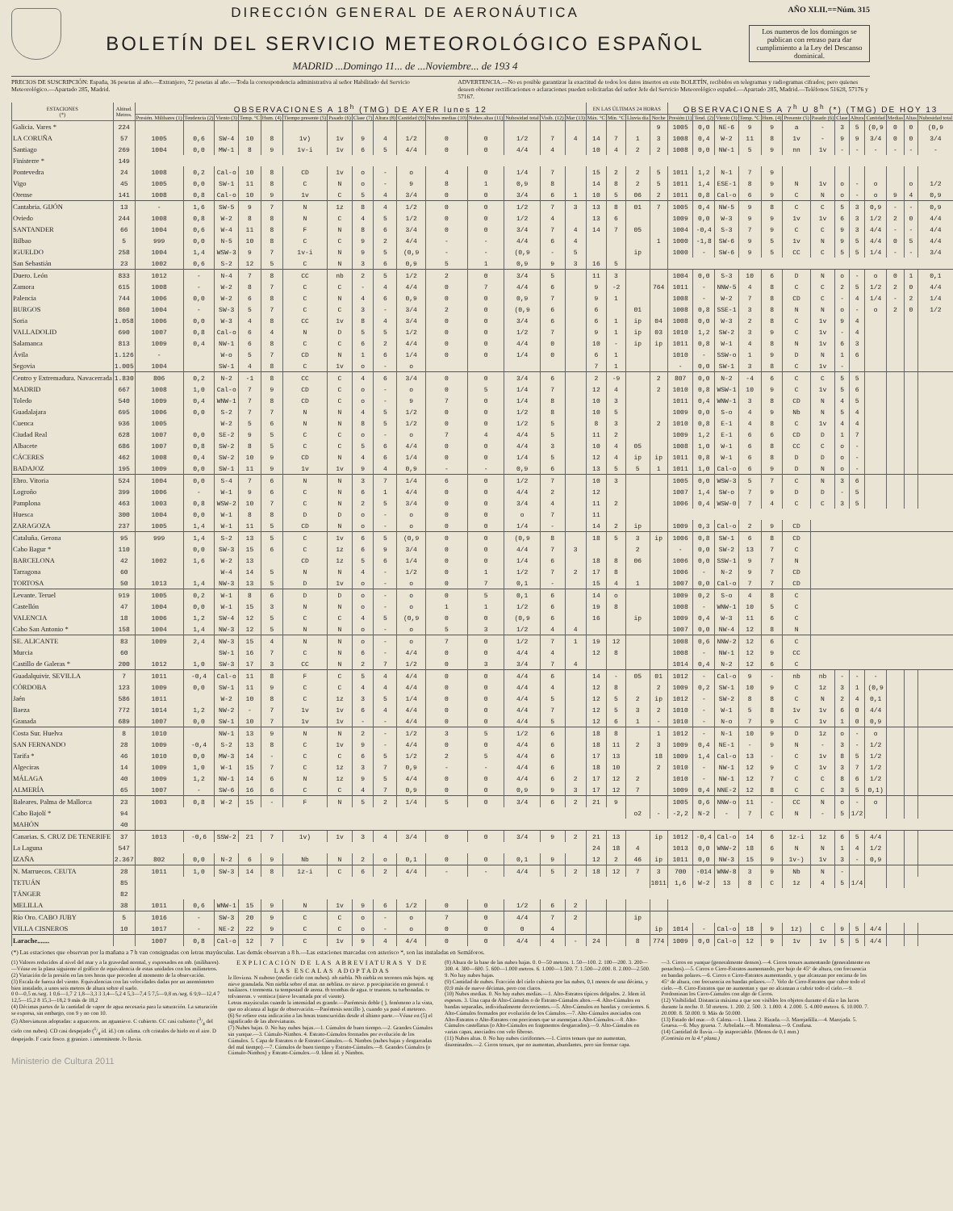DIRECCIÓN GENERAL DE AERONÁUTICA
BOLETÍN DEL SERVICIO METEOROLÓGICO ESPAÑOL
MADRID ...Domingo 11... de ...Noviembre... de 193 4
AÑO XLII.==Núm. 315
Los numeros de los domingos se publican con retraso para dar cumplimiento a la Ley del Descanso dominical.
PRECIOS DE SUSCRIPCIÓN: España, 36 pesetas al año.—Extranjero, 72 pesetas al año.—Toda la correspondencia administrativa al señor Habilitado del Servicio Meteorológico.—Apartado 285, Madrid.
ADVERTENCIA.—No es posible garantizar la exactitud de todos los datos insertos en este BOLETÍN, recibidos en telegramas y radiogramas cifrados; pero quienes deseen obtener rectificaciones o aclaraciones pueden solicitarlas del señor Jefe del Servicio Meteorológico español.—Apartado 285, Madrid.—Teléfonos 51628, 57176 y 57167.
| ESTACIONES (*) | Altitud. Metros. | OBSERVACIONES A 18<sup>h</sup> (TMG) DE AYER lunes 12 | | | | | | | | | | | | | | | EN LAS ÚLTIMAS 24 HORAS | | | | OBSERVACIONES A 7<sup>h</sup> U 8<sup>h</sup> (*) (TMG) DE HOY 13 | | | | | | | | | | | | |
| --- | --- | --- | --- | --- | --- | --- | --- | --- | --- | --- | --- | --- | --- | --- | --- | --- | --- | --- | --- | --- | --- | --- | --- | --- | --- | --- | --- | --- | --- | --- | --- | --- | --- |
| | | Presión. Milibares (1) | Tendencia (2) | Viento (3) | Temp. °C | Hum. (4) | Tiempo presente (5) | Pasado (6) | Clase (7) | Altura (8) | Cantidad (9) | Nubes medias (10) | Nubes altas (11) | Nubosidad total | Visib. (12) | Mar (13) | Máx. °C | Mín. °C | Lluvia día | Noche | Presión (1) | Tend. (2) | Viento (3) | Temp. °C | Hum. (4) | Presente (5) | Pasado (6) | Clase | Altura | Cantidad | Medias | Altas | Nubosidad total |
| Galicia. Vares * | 224 | | | | | | | | | | | | | | | | | | | 9 | 1005 | 0,0 | NE-6 | 9 | 9 | a | - | 3 | 5 | (0,9 | 0 | 0 | (0,9 |
| LA CORUÑA | 57 | 1005 | 0,6 | SW-4 | 10 | 8 | 1v) | 1v | 9 | 4 | 1/2 | 0 | 0 | 1/2 | 7 | 4 | 14 | 7 | 1 | 3 | 1008 | 0,4 | W-2 | 11 | 8 | 1v | - | 9 | 9 | 3/4 | 0 | 0 | 3/4 |
| Santiago | 269 | 1004 | 0,0 | MW-1 | 8 | 9 | 1v-i | 1v | 6 | 5 | 4/4 | 0 | 0 | 4/4 | 4 | | 10 | 4 | 2 | 2 | 1008 | 0,0 | NW-1 | 5 | 9 | nn | 1v | - | - | - | - | - | - |
| Finisterre * | 149 | | | | | | | | | | | | | | | | | | | | | | | | | | | | | | | | |
| Pontevedra | 24 | 1008 | 0,2 | Cal-o | 10 | 8 | CD | 1v | o | - | o | 4 | 0 | 1/4 | 7 | | 15 | 2 | 2 | 5 | 1011 | 1,2 | N-1 | 7 | 9 | | | | | | | | |
| Vigo | 45 | 1005 | 0,0 | SW-1 | 11 | 8 | C | N | o | - | 9 | 8 | 1 | 0,9 | 8 | | 14 | 8 | 2 | 5 | 1011 | 1,4 | ESE-1 | 8 | 9 | N | 1v | o | - | o | | o | 1/2 |
| Orense | 141 | 1008 | 0,8 | Cal-o | 10 | 9 | 1v | C | 5 | 4 | 3/4 | 0 | 0 | 3/4 | 6 | 1 | 10 | 5 | 06 | 2 | 1011 | 0,8 | Cal-o | 6 | 9 | C | N | o | - | o | 9 | 4 | 0,9 |
| Cantabria. GIJÓN | 13 | - | 1,6 | SW-5 | 9 | 7 | N | 1z | 8 | 4 | 1/2 | 0 | 0 | 1/2 | 7 | 3 | 13 | 8 | 01 | 7 | 1005 | 0,4 | NW-5 | 9 | 8 | C | C | 5 | 3 | 0,9 | - | - | 0,9 |
| Oviedo | 244 | 1008 | 0,8 | W-2 | 8 | 8 | N | C | 4 | 5 | 1/2 | 0 | 0 | 1/2 | 4 | | 13 | 6 | | | 1009 | 0,0 | W-3 | 9 | 9 | 1v | 1v | 6 | 3 | 1/2 | 2 | 0 | 4/4 |
| SANTANDER | 66 | 1004 | 0,6 | W-4 | 11 | 8 | F | N | 8 | 6 | 3/4 | 0 | 0 | 3/4 | 7 | 4 | 14 | 7 | 05 | | 1004 | -0,4 | S-3 | 7 | 9 | C | C | 9 | 3 | 4/4 | - | - | 4/4 |
| Bilbao | 5 | 999 | 0,0 | N-5 | 10 | 8 | C | C | 9 | 2 | 4/4 | - | - | 4/4 | 6 | 4 | | | | 1 | 1000 | -1,8 | SW-6 | 9 | 5 | 1v | N | 9 | 5 | 4/4 | 0 | 5 | 4/4 |
| IGUELDO | 258 | 1004 | 1,4 | WSW-3 | 9 | 7 | 1v-i | N | 9 | 5 | (0,9 | - | - | (0,9 | - | 5 | | | ip | | 1000 | - | SW-6 | 9 | 5 | CC | C | 5 | 5 | 1/4 | - | - | 3/4 |
| San Sebastián | 23 | 1002 | 0,6 | S-2 | 12 | 5 | C | N | 3 | 6 | 0,9 | 5 | 1 | 0,9 | 9 | 3 | 16 | 5 | | | | | | | | | | | | | | | |
| Duero. León | 833 | 1012 | - | N-4 | 7 | 8 | CC | nb | 2 | 5 | 1/2 | 2 | 0 | 3/4 | 5 | | 11 | 3 | | | 1004 | 0,0 | S-3 | 10 | 6 | D | N | o | - | o | 0 | 1 | 0,1 |
| Zamora | 615 | 1008 | - | W-2 | 8 | 7 | C | C | - | 4 | 4/4 | 0 | 7 | 4/4 | 6 | | 9 | -2 | | 764 | 1011 | - | NNW-5 | 4 | 8 | C | C | 2 | 5 | 1/2 | 2 | 0 | 4/4 |
| Palencia | 744 | 1006 | 0,0 | W-2 | 6 | 8 | C | N | 4 | 6 | 0,9 | 0 | 0 | 0,9 | 7 | | 9 | 1 | | | 1008 | - | W-2 | 7 | 8 | CD | C | - | 4 | 1/4 | - | 2 | 1/4 |
| BURGOS | 860 | 1004 | - | SW-3 | 5 | 7 | C | C | 3 | - | 3/4 | 2 | 0 | (0,9 | 6 | | 6 | | 01 | | 1008 | 0,8 | SSE-1 | 3 | 8 | N | N | o | - | o | 2 | 0 | 1/2 |
| Soria | 1.058 | 1006 | 0,0 | W-3 | 4 | 8 | CC | 1v | 8 | 4 | 3/4 | 0 | 0 | 3/4 | 6 | | 6 | 1 | ip | 04 | 1008 | 0,0 | W-3 | 2 | 8 | C | 1v | 9 | 4 | | | | |
| VALLADOLID | 690 | 1007 | 0,8 | Cal-o | 6 | 4 | N | D | 5 | 5 | 1/2 | 0 | 0 | 1/2 | 7 | | 9 | 1 | ip | 03 | 1010 | 1,2 | SW-2 | 3 | 9 | C | 1v | - | 4 | | | | |
| Salamanca | 813 | 1009 | 0,4 | NW-1 | 6 | 8 | C | C | 6 | 2 | 4/4 | 0 | 0 | 4/4 | 0 | | 10 | - | ip | ip | 1011 | 0,8 | W-1 | 4 | 8 | N | 1v | 6 | 3 | | | | |
| Ávila | 1.126 | - | | W-o | 5 | 7 | CD | N | 1 | 6 | 1/4 | 0 | 0 | 1/4 | 0 | | 6 | 1 | | | 1010 | - | SSW-o | 1 | 9 | D | N | 1 | 6 | | | | |
| Segovia | 1.005 | 1004 | | SW-1 | 4 | 8 | C | 1v | o | - | o | | | | | | 7 | 1 | | | - | 0,0 | SW-1 | 3 | 8 | C | 1v | - | | | | | |
| Centro y Extremadura. Navacerrada | 1.830 | 806 | 0,2 | N-2 | -1 | 8 | CC | C | 4 | 6 | 3/4 | 0 | 0 | 3/4 | 6 | | 2 | -9 | | 2 | 807 | 0,0 | N-2 | -4 | 6 | C | C | 5 | 5 | | | | |
| MADRID | 667 | 1008 | 1,0 | Cal-o | 7 | 9 | CD | C | o | - | o | 0 | 5 | 1/4 | 7 | | 12 | 4 | | 2 | 1010 | 0,8 | WSW-1 | 10 | 9 | C | 1v | 5 | 6 | | | | |
| Toledo | 540 | 1009 | 0,4 | WNW-1 | 7 | 8 | CD | C | o | - | 9 | 7 | 0 | 1/4 | 8 | | 10 | 3 | | | 1011 | 0,4 | WNW-1 | 3 | 8 | CD | N | 4 | 5 | | | | |
| Guadalajara | 695 | 1006 | 0,0 | S-2 | 7 | 7 | N | N | 4 | 5 | 1/2 | 0 | 0 | 1/2 | 8 | | 10 | 5 | | | 1009 | 0,0 | S-o | 4 | 9 | Nb | N | 5 | 4 | | | | |
| Cuenca | 936 | 1005 | | W-2 | 5 | 6 | N | N | 8 | 5 | 1/2 | 0 | 0 | 1/2 | 5 | | 8 | 3 | | 2 | 1010 | 0,8 | E-1 | 4 | 8 | C | 1v | 4 | 4 | | | | |
| Ciudad Real | 628 | 1007 | 0,0 | SE-2 | 9 | 5 | C | C | o | - | o | 7 | 4 | 4/4 | 5 | | 11 | 2 | | | 1009 | 1,2 | E-1 | 6 | 6 | CD | D | 1 | 7 | | | | |
| Albacete | 686 | 1007 | 0,8 | SW-2 | 8 | 5 | C | C | 5 | 6 | 4/4 | 0 | 0 | 4/4 | 3 | | 10 | 4 | 05 | | 1008 | 1,0 | W-1 | 6 | 8 | CC | C | o | - | | | | |
| CÁCERES | 462 | 1008 | 0,4 | SW-2 | 10 | 9 | CD | N | 4 | 6 | 1/4 | 0 | 0 | 1/4 | 5 | | 12 | 4 | ip | ip | 1011 | 0,8 | W-1 | 6 | 8 | D | D | o | - | | | | |
| BADAJOZ | 195 | 1009 | 0,0 | SW-1 | 11 | 9 | 1v | 1v | 9 | 4 | 0,9 | - | - | 0,9 | 6 | | 13 | 5 | 5 | 1 | 1011 | 1,0 | Cal-o | 6 | 9 | D | N | o | - | | | | |
| Ebro. Vitoria | 524 | 1004 | 0,0 | S-4 | 7 | 6 | N | N | 3 | 7 | 1/4 | 6 | 0 | 1/2 | 7 | | 10 | 3 | | | 1005 | 0,0 | WSW-3 | 5 | 7 | C | N | 3 | 6 | | | | |
| Logroño | 399 | 1006 | - | W-1 | 9 | 6 | C | N | 6 | 1 | 4/4 | 0 | 0 | 4/4 | 2 | | 12 | | | | 1007 | 1,4 | SW-o | 7 | 9 | D | D | - | 5 | | | | |
| Pamplona | 463 | 1003 | 0,8 | WSW-2 | 10 | 7 | C | N | 2 | 5 | 3/4 | 0 | 0 | 3/4 | 4 | | 11 | 2 | | | 1006 | 0,4 | WSW-0 | 7 | 4 | C | C | 3 | 5 | | | | |
| Huesca | 300 | 1004 | 0,0 | W-1 | 8 | 8 | D | D | o | - | o | 0 | 0 | o | 7 | | 11 | | | | | | | | | | | | | | | | |
| ZARAGOZA | 237 | 1005 | 1,4 | W-1 | 11 | 5 | CD | N | o | - | o | 0 | 0 | 1/4 | - | | 14 | 2 | ip | | 1009 | 0,3 | Cal-o | 2 | 9 | CD | | | | | | | |
| Cataluña. Gerona | 95 | 999 | 1,4 | S-2 | 13 | 5 | C | 1v | 6 | 5 | (0,9 | 0 | 0 | (0,9 | 8 | | 18 | 5 | 3 | ip | 1006 | 0,8 | SW-1 | 6 | 8 | CD | | | | | | | |
| Cabo Bagur * | 110 | | 0,0 | SW-3 | 15 | 6 | C | 1z | 6 | 9 | 3/4 | 0 | 0 | 4/4 | 7 | 3 | | | 2 | | - | 0,0 | SW-2 | 13 | 7 | C | | | | | | | |
| BARCELONA | 42 | 1002 | 1,6 | W-2 | 13 | | CD | 1z | 5 | 6 | 1/4 | 0 | 0 | 1/4 | 6 | | 18 | 8 | 06 | | 1006 | 0,0 | SSW-1 | 9 | 7 | N | | | | | | | |
| Tarragona | 60 | | | W-4 | 14 | 5 | N | N | 4 | - | 1/2 | 0 | 1 | 1/2 | 7 | 2 | 17 | 8 | | | 1006 | - | N-2 | 9 | 7 | CD | | | | | | | |
| TORTOSA | 50 | 1013 | 1,4 | NW-3 | 13 | 5 | D | 1v | o | - | o | 0 | 7 | 0,1 | - | | 15 | 4 | 1 | | 1007 | 0,0 | Cal-o | 7 | 7 | CD | | | | | | | |
| Levante. Teruel | 919 | 1005 | 0,2 | W-1 | 8 | 6 | D | D | o | - | o | 0 | 5 | 0,1 | 6 | | 14 | o | | | 1009 | 0,2 | S-o | 4 | 8 | C | | | | | | | |
| Castellón | 47 | 1004 | 0,0 | W-1 | 15 | 3 | N | N | o | - | o | 1 | 1 | 1/2 | 6 | | 19 | 8 | | | 1008 | - | WNW-1 | 10 | 5 | C | | | | | | | |
| VALENCIA | 18 | 1006 | 1,2 | SW-4 | 12 | 5 | C | C | 4 | 5 | (0,9 | 0 | 0 | (0,9 | 6 | | 16 | | ip | | 1009 | 0,4 | W-3 | 11 | 6 | C | | | | | | | |
| Cabo San Antonio * | 158 | 1004 | 1,4 | NW-3 | 12 | 5 | N | N | o | - | o | 5 | 3 | 1/2 | 4 | 4 | | | | | 1007 | 0,0 | NW-4 | 12 | 8 | N | | | | | | | |
| SE. ALICANTE | 83 | 1009 | 2,4 | NW-3 | 15 | 4 | N | N | o | - | o | 7 | 0 | 1/2 | 7 | 1 | 19 | 12 | | | 1008 | 0,6 | NNW-2 | 12 | 6 | C | | | | | | | |
| Murcia | 60 | | | SW-1 | 16 | 7 | C | N | 6 | - | 4/4 | 0 | 0 | 4/4 | 4 | | 12 | 8 | | | 1008 | - | NW-1 | 12 | 9 | CC | | | | | | | |
| Castillo de Galeras * | 200 | 1012 | 1,0 | SW-3 | 17 | 3 | CC | N | 2 | 7 | 1/2 | 0 | 3 | 3/4 | 7 | 4 | | | | | 1014 | 0,4 | N-2 | 12 | 6 | C | | | | | | | |
| Guadalquivir. SEVILLA | 7 | 1011 | -0,4 | Cal-o | 11 | 8 | F | C | 5 | 4 | 4/4 | 0 | 0 | 4/4 | 6 | | 14 | - | 05 | 01 | 1012 | - | Cal-o | 9 | - | nb | nb | - | - | - | | | |
| CÓRDOBA | 123 | 1009 | 0,0 | SW-1 | 11 | 9 | C | C | 4 | 4 | 4/4 | 0 | 0 | 4/4 | 4 | | 12 | 8 | | 2 | 1009 | 0,2 | SW-1 | 10 | 9 | C | 1z | 3 | 1 | (0,9 | | | |
| Jaén | 586 | 1011 | | W-2 | 10 | 8 | C | 1z | 3 | 5 | 1/4 | 0 | 0 | 4/4 | 5 | | 12 | 5 | 2 | ip | 1012 | - | SW-2 | 8 | 8 | C | N | 2 | 4 | 0,1 | | | |
| Baeza | 772 | 1014 | 1,2 | NW-2 | - | 7 | 1v | 1v | 6 | 4 | 4/4 | 0 | 0 | 4/4 | 7 | | 12 | 5 | 3 | 2 | 1010 | - | W-1 | 5 | 8 | 1v | 1v | 6 | 0 | 4/4 | | | |
| Granada | 689 | 1007 | 0,0 | SW-1 | 10 | 7 | 1v | 1v | - | - | 4/4 | 0 | 0 | 4/4 | 5 | | 12 | 6 | 1 | - | 1010 | - | N-o | 7 | 9 | C | 1v | 1 | 0 | 0,9 | | | |
| Costa Sur. Huelva | 8 | 1010 | | NW-1 | 13 | 9 | N | N | 2 | - | 1/2 | 3 | 5 | 1/2 | 6 | | 18 | 8 | | 1 | 1012 | - | N-1 | 10 | 9 | D | 1z | o | - | o | | | |
| SAN FERNANDO | 28 | 1009 | -0,4 | S-2 | 13 | 8 | C | 1v | 9 | - | 4/4 | 0 | 0 | 4/4 | 6 | | 18 | 11 | 2 | 3 | 1009 | 0,4 | NE-1 | - | 9 | N | - | 3 | - | 1/2 | | | |
| Tarifa * | 46 | 1010 | 0,0 | MW-3 | 14 | - | C | C | 6 | 5 | 1/2 | 2 | 5 | 4/4 | 6 | | 17 | 13 | | 18 | 1009 | 1,4 | Cal-o | 13 | - | C | 1v | 8 | 5 | 1/2 | | | |
| Algeciras | 14 | 1009 | 1,0 | W-1 | 15 | 7 | C | 1z | 3 | 7 | 0,9 | - | - | 4/4 | 6 | | 18 | 10 | | 2 | 1010 | - | NW-1 | 12 | 9 | C | 1v | 3 | 7 | 1/2 | | | |
| MÁLAGA | 40 | 1009 | 1,2 | NW-1 | 14 | 6 | N | 1z | 9 | 5 | 4/4 | 0 | 0 | 4/4 | 6 | 2 | 17 | 12 | 2 | | 1010 | - | NW-1 | 12 | 7 | C | C | 8 | 6 | 1/2 | | | |
| ALMERÍA | 65 | 1007 | - | SW-6 | 16 | 6 | C | C | 4 | 7 | 0,9 | 0 | 0 | 0,9 | 9 | 3 | 17 | 12 | 7 | | 1009 | 0,4 | NNE-2 | 12 | 8 | C | C | 3 | 5 | 0,1) | | | |
| Baleares. Palma de Mallorca | 23 | 1003 | 0,8 | W-2 | 15 | - | F | N | 5 | 2 | 1/4 | 5 | 0 | 3/4 | 6 | 2 | 21 | 9 | | | 1005 | 0,6 | NNW-o | 11 | - | CC | N | o | - | o | | | |
| Cabo Bajolí * | 94 | | | | | | | | | | | | | | | | | | o2 | - | -2,2 | N-2 | - | 7 | C | N | - | 5 | 1/2 | | | | |
| MAHÓN | 40 | | | | | | | | | | | | | | | | | | | | | | | | | | | | | | | | |
| Canarias. S. CRUZ DE TENERIFE | 37 | 1013 | -0,6 | SSW-2 | 21 | 7 | 1v) | 1v | 3 | 4 | 3/4 | 0 | 0 | 3/4 | 9 | 2 | 21 | 13 | | ip | 1012 | -0,4 | Cal-o | 14 | 6 | 1z-i | 1z | 6 | 5 | 4/4 | | | |
| La Laguna | 547 | | | | | | | | | | | | | | | | 24 | 18 | 4 | | 1013 | 0,0 | WNW-2 | 18 | 6 | N | N | 1 | 4 | 1/2 | | | |
| IZAÑA | 2.367 | 802 | 0,0 | N-2 | 6 | 9 | Nb | N | 2 | o | 0,1 | 0 | 0 | 0,1 | 9 | | 12 | 2 | 46 | ip | 1011 | 0,0 | NW-3 | 15 | 9 | 1v-) | 1v | 3 | - | 0,9 | | | |
| N. Marruecos. CEUTA | 28 | 1011 | 1,0 | SW-3 | 14 | 8 | 1z-i | C | 6 | 2 | 4/4 | - | - | 4/4 | 5 | 2 | 18 | 12 | 7 | 3 | 700 | -014 | WNW-8 | 3 | 9 | Nb | N | - | | | | | |
| TETUÁN | 85 | | | | | | | | | | | | | | | | | | | 1011 | 1,6 | W-2 | 13 | 8 | C | 1z | 4 | 5 | 1/4 | | | | |
| TÁNGER | 82 | | | | | | | | | | | | | | | | | | | | | | | | | | | | | | | | |
| MELILLA | 38 | 1011 | 0,6 | WNW-1 | 15 | 9 | N | 1v | 9 | 6 | 1/2 | 0 | 0 | 1/2 | 6 | 2 | | | | | | | | | | | | | | | | | |
| Río Oro. CABO JUBY | 5 | 1016 | - | SW-3 | 20 | 9 | C | C | o | - | o | 7 | 0 | 4/4 | 7 | 2 | | | ip | | | | | | | | | | | | | | |
| VILLA CISNEROS | 10 | 1017 | - | NE-2 | 22 | 9 | C | C | o | - | o | 0 | 0 | 0 | 4 | | | | | ip | 1014 | - | Cal-o | 18 | 9 | 1z) | C | 9 | 5 | 4/4 | | | |
| Larache....... | | 1007 | 0,8 | Cal-o | 12 | 7 | C | 1v | 9 | 4 | 4/4 | 0 | 0 | 4/4 | 4 | - | 24 | | 8 | 774 | 1009 | 0,0 | Cal-o | 12 | 9 | 1v | 1v | 5 | 5 | 4/4 | | | |
(*) Las estaciones que observan por la mañana a 7 h van consignadas con letras mayúsculas. Las demás observan a 8 h.—Las estaciones marcadas con asterisco *, son las instaladas en Semáforos.
(1) Valores reducidos al nivel del mar y a la gravedad normal, y expresados en mb. (milibares).—Véase en la plana siguiente el gráfico de equivalencia de estas unidades con los milímetros.
(2) Variación de la presión en las tres horas que preceden al momento de la observación.
(3) Escala de fuerza del viento. Equivalencias con las velocidades dadas por un anemómetro bien instalado, a unos seis metros de altura sobre el suelo.
0 0—0,5 m./seg. 1 0,6—1,7 2 1,8—3,3 3 3,4—5,2 4 5,3—7,4 5 7,5—9,8 m./seg. 6 9,9—12,4 7 12,5—15,2 8 15,3—18,2 9 más de 18,2
(4) Décimas partes de la cantidad de vapor de agua necesaria para la saturación. La saturación se expresa, sin embargo, con 9 y no con 10.
(5) Abreviaturas adoptadas: a aguaceros. an aguanieve. C cubierto. CC casi cubierto (3/4 del cielo con nubes). CD casi despejado (1/4 íd. íd.) cm calima. crh cristales de hielo en el aire. D despejado. F cariz fosco. g granizo. i intermitente. lv lluvia.
EXPLICACIÓN DE LAS ABREVIATURAS Y DE LAS ESCALAS ADOPTADAS
lz llovizna. N nuboso (medio cielo con nubes). nb niebla. Nb niebla en terrenos más bajos. ng nieve granulada. Nm niebla sobre el mar. nn neblina. nv nieve. p precipitación en general. t tusilazos. t tormenta. ta tempestad de arena. tb trombas de agua. tr truenos. tu turbonadas. tv tolvaneras. v ventisca (nieve levantada por el viento).
Letras mayúsculas cuando la intensidad es grande.—Paréntesis doble ( ), fenómeno a la vista, que no alcanza al lugar de observación.—Paréntesis sencillo ), cuando ya pasó el meteoro.
(6) Se refiere esta indicación a las horas transcurridas desde el último parte.—Véase en (5) el significado de las abreviaturas.
(7) Nubes bajas. 0. No hay nubes bajas.—1. Cúmulos de buen tiempo.—2. Grandes Cúmulos sin yunque.—3. Cúmulo-Nimbos. 4. Estrato-Cúmulos formados por evolución de los Cúmulos. 5. Capa de Estratos o de Estrato-Cúmulos.—6. Nimbos (nubes bajas y desgarradas del mal tiempo).—7. Cúmulos de buen tiempo y Estrato-Cúmulos.—8. Grandes Cúmulos (o Cúmulo-Nimbos) y Estrato-Cúmulos.—9. Idem íd. y Nimbos.
(8) Altura de la base de las nubes bajas. 0. 0—50 metros. 1. 50—100. 2. 100—200. 3. 200—300. 4. 300—600. 5. 600—1.000 metros. 6. 1.000—1.500. 7. 1.500—2.000. 8. 2.000—2.500. 9. No hay nubes bajas.
(9) Cantidad de nubes. Fracción del cielo cubierta por las nubes, 0,1 menos de una décima, y (0,9 más de nueve décimas, pero con claros.
(10) Nubes medias. 0. No hay nubes medias.—1. Alto-Estratos típicos delgados. 2. Idem íd. espesos. 3. Una capa de Alto-Cúmulos o de Estrato-Cúmulos altos.—4. Alto-Cúmulos en bandas separadas, individualmente decrecientes.—5. Alto-Cúmulos en bandas y crecientes. 6. Alto-Cúmulos formados por evolución de los Cúmulos.—7. Alto-Cúmulos asociados con Alto-Estratos o Alto-Estratos con porciones que se asemejan a Alto-Cúmulos.—8. Alto-Cúmulos castellatus (o Alto-Cúmulos en fragmentos desgarrados).—9. Alto-Cúmulos en varias capas, asociados con velo fibroso.
(11) Nubes altas. 0. No hay nubes cirriformes.—1. Cirros tenues que no aumentan, diseminados.—2. Cirros tenues, que no aumentan, abundantes, pero sin formar capa.
—3. Cirros en yunque (generalmente densos).—4. Cirros tenues aumentando (generalmente en penachos).—5. Cirros o Cirro-Estratos aumentando, por bajo de 45° de altura, con frecuencia en bandas polares.—6. Cirros o Cirro-Estratos aumentando, y que alcanzan por encima de los 45° de altura, con frecuencia en bandas polares.—7. Velo de Cirro-Estratos que cubre todo el cielo.—8. Cirro-Estratos que no aumentan y que no alcanzan a cubrir todo el cielo.—9. Predominan los Cirro-Cúmulos con algo de Cirros.
(12) Visibilidad. Distancia máxima a que son visibles los objetos durante el día o las luces durante la noche. 0. 50 metros. 1. 200. 2. 500. 3. 1.000. 4. 2.000. 5. 4.000 metros. 6. 10.000. 7. 20.000. 8. 50.000. 9. Más de 50.000.
(13) Estado del mar.—0. Calma.—1. Llana. 2. Rizada.—3. Marejadilla.—4. Marejada. 5. Gruesa.—6. Muy gruesa. 7. Arbolada.—8. Montañosa.—9. Confusa.
(14) Cantidad de lluvia.—Ip inapreciable. (Menos de 0,1 mm.)
(Continúa en la 4.ª plana.)
Ministerio de Cultura 2011